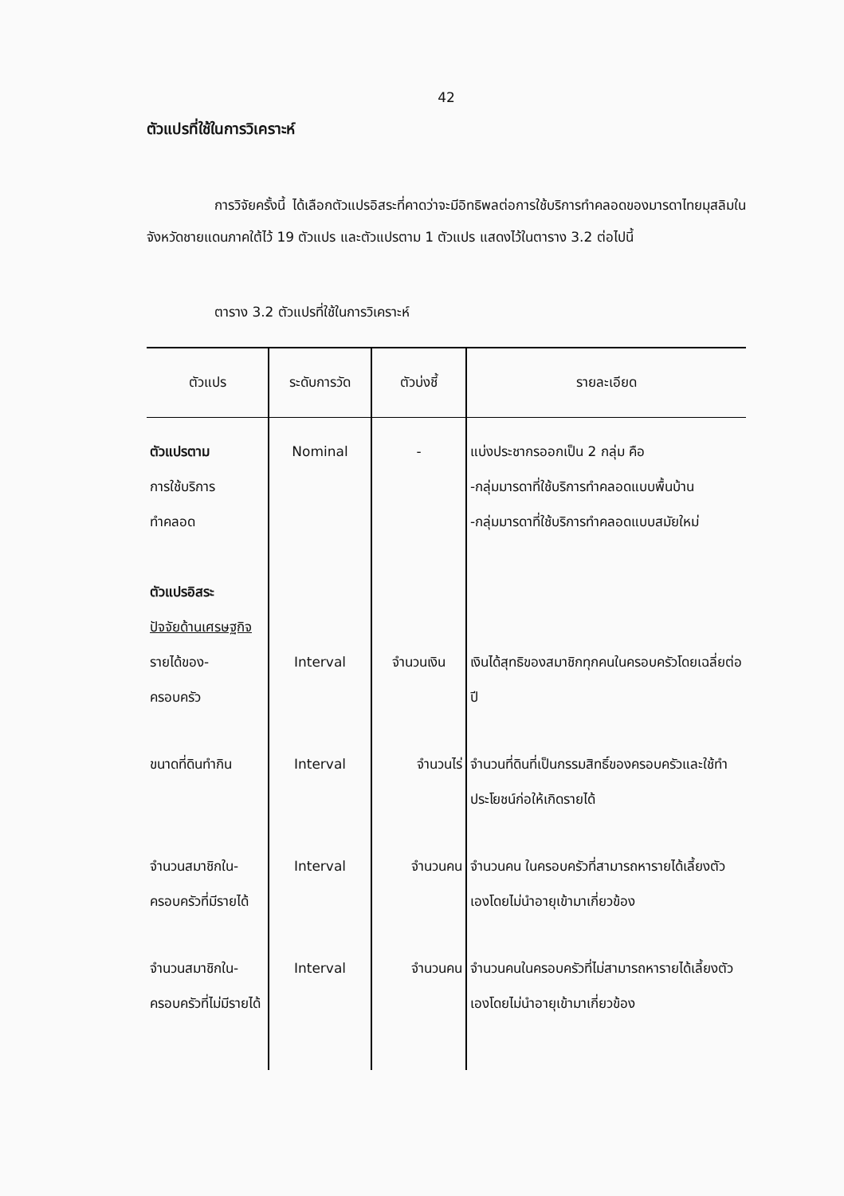42
ตัวแปรที่ใช้ในการวิเคราะห์
การวิจัยครั้งนี้ ได้เลือกตัวแปรอิสระที่คาดว่าจะมีอิทธิพลต่อการใช้บริการทำคลอดของมารดาไทยมุสลิมในจังหวัดชายแดนภาคใต้ไว้ 19 ตัวแปร และตัวแปรตาม 1 ตัวแปร แสดงไว้ในตาราง 3.2 ต่อไปนี้
ตาราง 3.2 ตัวแปรที่ใช้ในการวิเคราะห์
| ตัวแปร | ระดับการวัด | ตัวบ่งชี้ | รายละเอียด |
| --- | --- | --- | --- |
| ตัวแปรตาม การใช้บริการ ทำคลอด ตัวแปรอิสระ ปัจจัยด้านเศรษฐกิจ | Nominal | - | แบ่งประชากรออกเป็น 2 กลุ่ม คือ -กลุ่มมารดาที่ใช้บริการทำคลอดแบบพื้นบ้าน -กลุ่มมารดาที่ใช้บริการทำคลอดแบบสมัยใหม่ |
| รายได้ของ- ครอบครัว | Interval | จำนวนเงิน | เงินได้สุทธิของสมาชิกทุกคนในครอบครัวโดยเฉลี่ยต่อปี |
| ขนาดที่ดินทำกิน | Interval | จำนวนไร่ | จำนวนที่ดินที่เป็นกรรมสิทธิ์ของครอบครัวและใช้ทำประโยชน์ก่อให้เกิดรายได้ |
| จำนวนสมาชิกใน- ครอบครัวที่มีรายได้ | Interval | จำนวนคน | จำนวนคน ในครอบครัวที่สามารถหารายได้เลี้ยงตัวเองโดยไม่นำอายุเข้ามาเกี่ยวข้อง |
| จำนวนสมาชิกใน- ครอบครัวที่ไม่มีรายได้ | Interval | จำนวนคน | จำนวนคนในครอบครัวที่ไม่สามารถหารายได้เลี้ยงตัวเองโดยไม่นำอายุเข้ามาเกี่ยวข้อง |